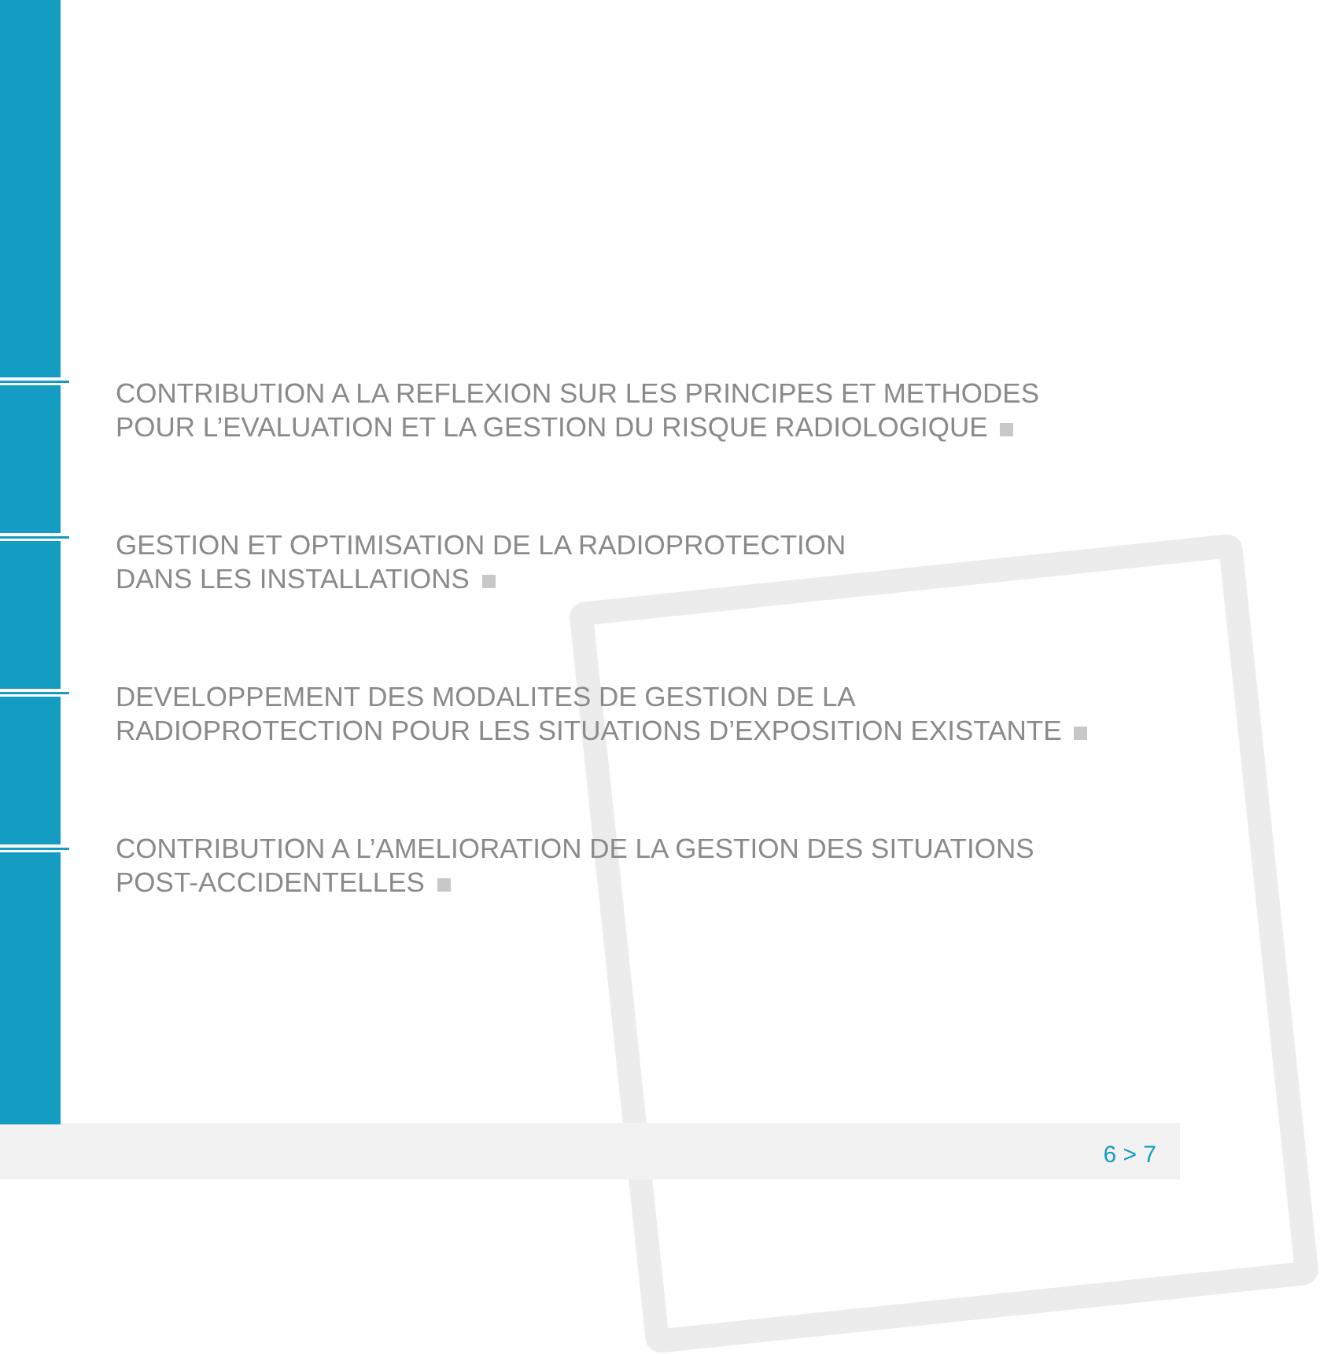CONTRIBUTION A LA REFLEXION SUR LES PRINCIPES ET METHODES
POUR L’EVALUATION ET LA GESTION DU RISQUE RADIOLOGIQUE
GESTION ET OPTIMISATION DE LA RADIOPROTECTION
DANS LES INSTALLATIONS
DEVELOPPEMENT DES MODALITES DE GESTION DE LA
RADIOPROTECTION POUR LES SITUATIONS D’EXPOSITION EXISTANTE
CONTRIBUTION A L’AMELIORATION DE LA GESTION DES SITUATIONS
POST-ACCIDENTELLES
6 > 7